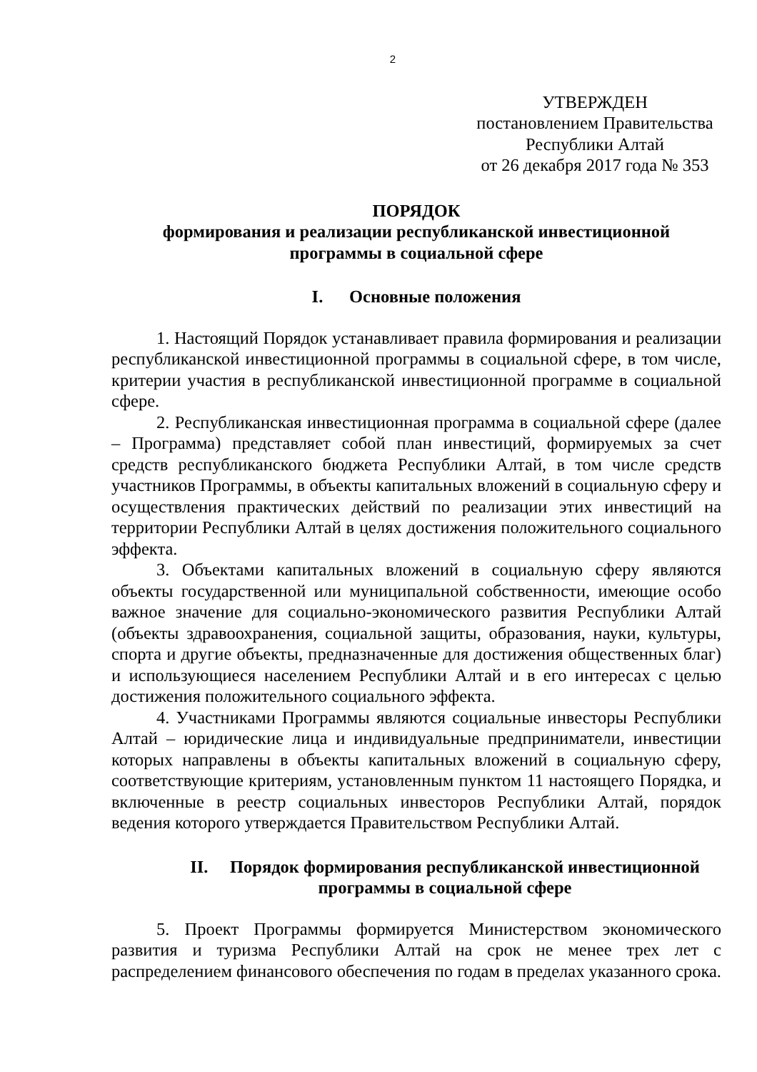2
УТВЕРЖДЕН
постановлением Правительства
Республики Алтай
от 26 декабря 2017 года № 353
ПОРЯДОК
формирования и реализации республиканской инвестиционной
программы в социальной сфере
I. Основные положения
1. Настоящий Порядок устанавливает правила формирования и реализации республиканской инвестиционной программы в социальной сфере, в том числе, критерии участия в республиканской инвестиционной программе в социальной сфере.
2. Республиканская инвестиционная программа в социальной сфере (далее – Программа) представляет собой план инвестиций, формируемых за счет средств республиканского бюджета Республики Алтай, в том числе средств участников Программы, в объекты капитальных вложений в социальную сферу и осуществления практических действий по реализации этих инвестиций на территории Республики Алтай в целях достижения положительного социального эффекта.
3. Объектами капитальных вложений в социальную сферу являются объекты государственной или муниципальной собственности, имеющие особо важное значение для социально-экономического развития Республики Алтай (объекты здравоохранения, социальной защиты, образования, науки, культуры, спорта и другие объекты, предназначенные для достижения общественных благ) и использующиеся населением Республики Алтай и в его интересах с целью достижения положительного социального эффекта.
4. Участниками Программы являются социальные инвесторы Республики Алтай – юридические лица и индивидуальные предприниматели, инвестиции которых направлены в объекты капитальных вложений в социальную сферу, соответствующие критериям, установленным пунктом 11 настоящего Порядка, и включенные в реестр социальных инвесторов Республики Алтай, порядок ведения которого утверждается Правительством Республики Алтай.
II. Порядок формирования республиканской инвестиционной
программы в социальной сфере
5. Проект Программы формируется Министерством экономического развития и туризма Республики Алтай на срок не менее трех лет с распределением финансового обеспечения по годам в пределах указанного срока.